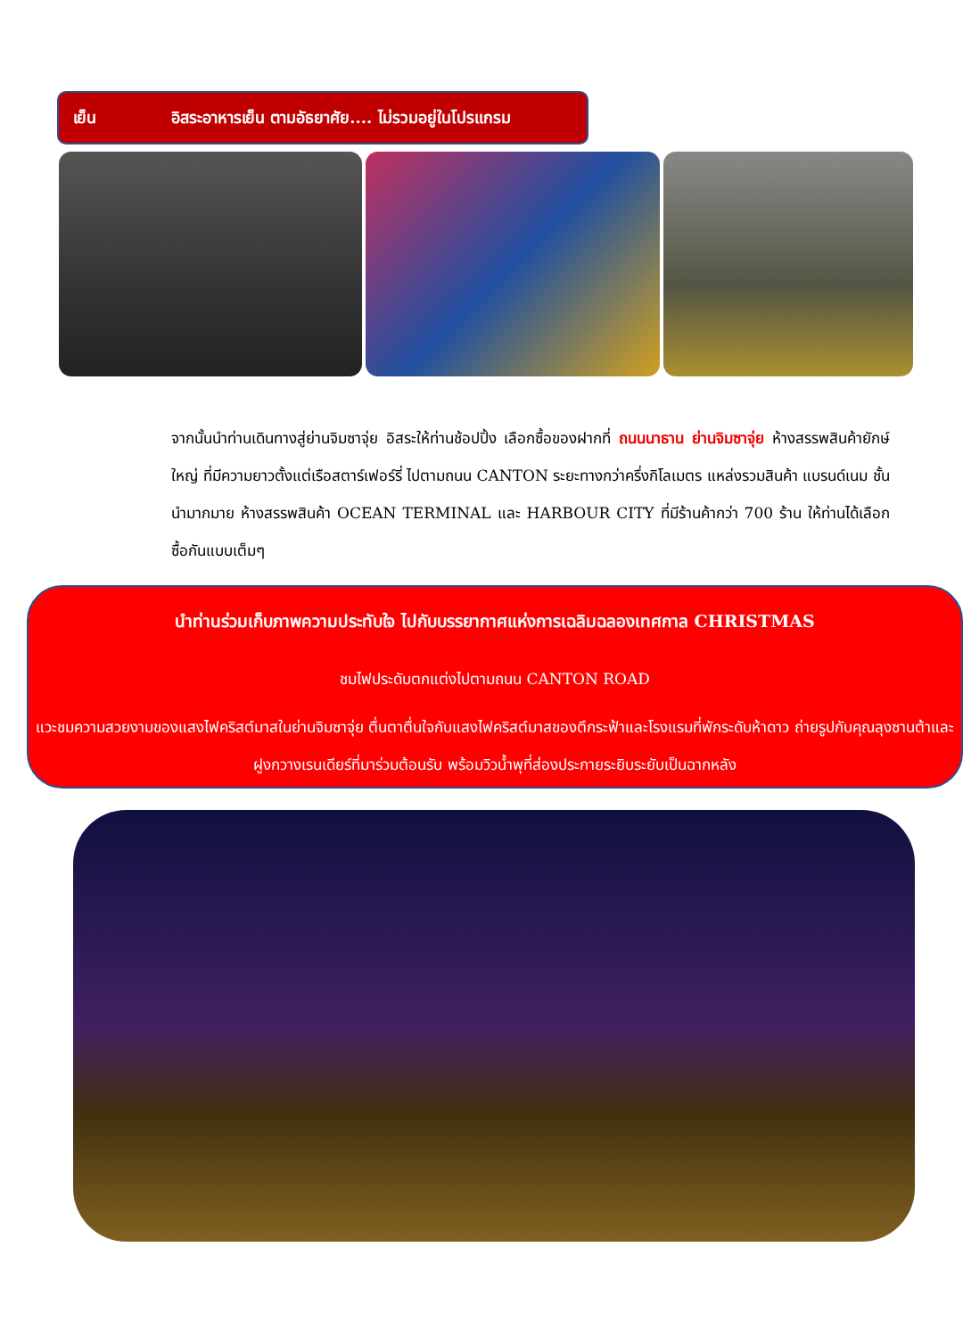เย็น อิสระอาหารเย็น ตามอัธยาศัย.... ไม่รวมอยู่ในโปรแกรม
จากนั้นนำท่านเดินทางสู่ย่านจิมซาจุ่ย อิสระให้ท่านช้อปปิ้ง เลือกซื้อของฝากที่ ถนนนาธาน ย่านจิมซาจุ่ย ห้างสรรพสินค้ายักษ์ใหญ่ ที่มีความยาวตั้งแต่เรือสตาร์เฟอร์รี่ ไปตามถนน CANTON ระยะทางกว่าครึ่งกิโลเมตร แหล่งรวมสินค้า แบรนด์เนม ชั้นนำมากมาย ห้างสรรพสินค้า OCEAN TERMINAL และ HARBOUR CITY ที่มีร้านค้ากว่า 700 ร้าน ให้ท่านได้เลือกซื้อกันแบบเต็มๆ
นำท่านร่วมเก็บภาพความประทับใจ ไปกับบรรยากาศแห่งการเฉลิมฉลองเทศกาล CHRISTMAS
ชมไฟประดับตกแต่งไปตามถนน CANTON ROAD
แวะชมความสวยงามของแสงไฟคริสต์มาสในย่านจิมซาจุ่ย ตื่นตาตื่นใจกับแสงไฟคริสต์มาสของตึกระฟ้าและโรงแรมที่พักระดับห้าดาว ถ่ายรูปกับคุณลุงซานต้าและฝูงกวางเรนเดียร์ที่มาร่วมต้อนรับ พร้อมวิวน้ำพุที่ส่องประกายระยิบระยับเป็นฉากหลัง